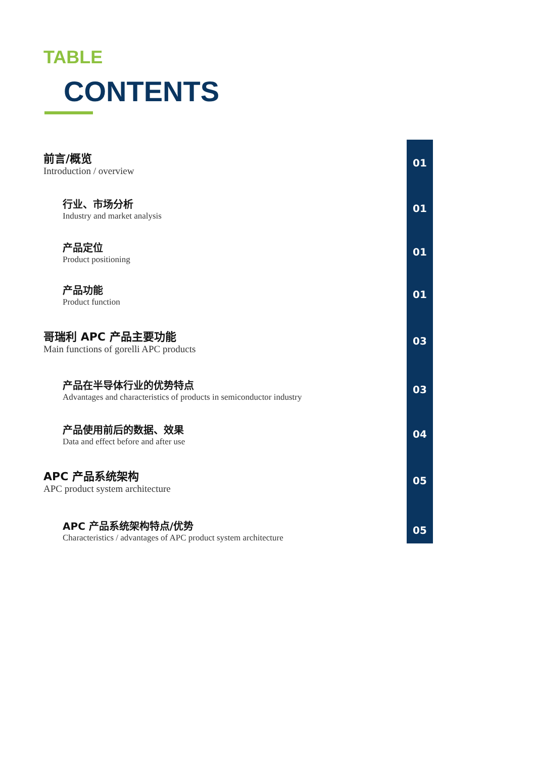TABLE
CONTENTS
前言/概览
Introduction / overview
01
行业、市场分析
Industry and market analysis
01
产品定位
Product positioning
01
产品功能
Product function
01
哥瑞利 APC 产品主要功能
Main functions of gorelli APC products
03
产品在半导体行业的优势特点
Advantages and characteristics of products in semiconductor industry
03
产品使用前后的数据、效果
Data and effect before and after use
04
APC 产品系统架构
APC product system architecture
05
APC 产品系统架构特点/优势
Characteristics / advantages of APC product system architecture
05